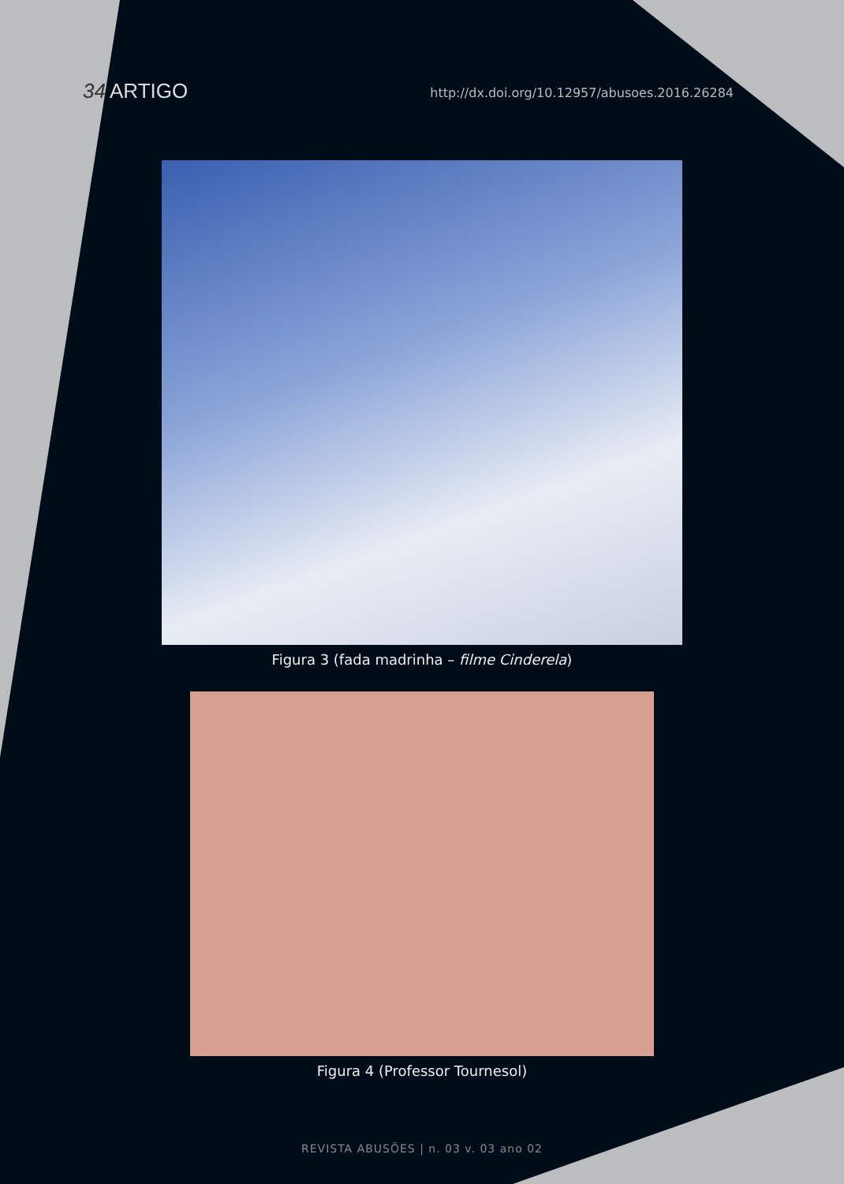34 ARTIGO
http://dx.doi.org/10.12957/abusoes.2016.26284
Figura 3 (fada madrinha – filme Cinderela)
Figura 4 (Professor Tournesol)
REVISTA ABUSÕES | n. 03 v. 03 ano 02